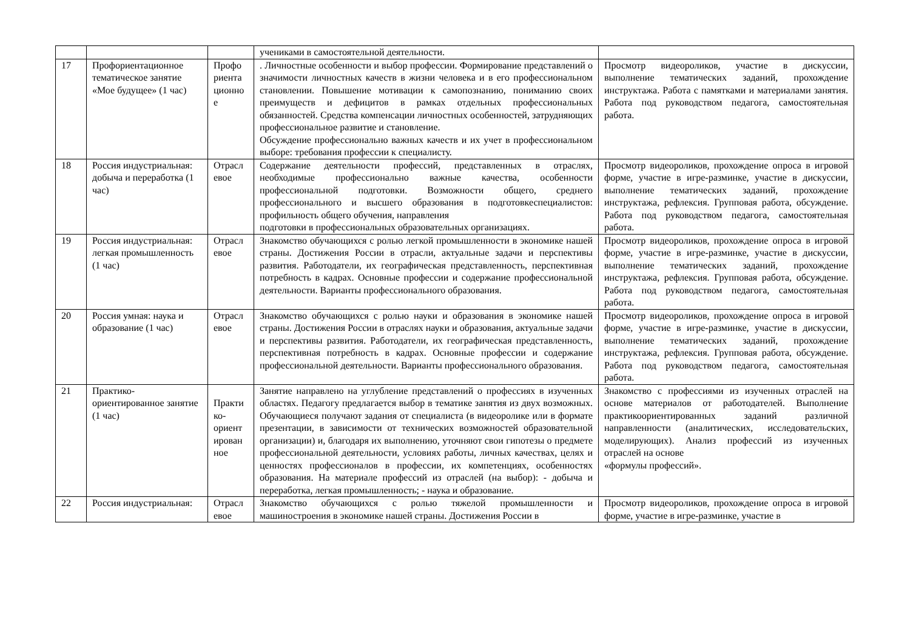| | | | учениками в самостоятельной деятельности. | |
| 17 | Профориентационное тематическое занятие «Мое будущее» (1 час) | Профо риента ционно е | . Личностные особенности и выбор профессии. Формирование представлений о значимости личностных качеств в жизни человека и в его профессиональном становлении. Повышение мотивации к самопознанию, пониманию своих преимуществ и дефицитов в рамках отдельных профессиональных обязанностей. Средства компенсации личностных особенностей, затрудняющих профессиональное развитие и становление. Обсуждение профессионально важных качеств и их учет в профессиональном выборе: требования профессии к специалисту. | Просмотр видеороликов, участие в дискуссии, выполнение тематических заданий, прохождение инструктажа. Работа с памятками и материалами занятия. Работа под руководством педагога, самостоятельная работа. |
| 18 | Россия индустриальная: добыча и переработка (1 час) | Отрасл евое | Содержание деятельности профессий, представленных в отраслях, необходимые профессионально важные качества, особенности профессиональной подготовки. Возможности общего, среднего профессионального и высшего образования в подготовкеспециалистов: профильность общего обучения, направления подготовки в профессиональных образовательных организациях. | Просмотр видеороликов, прохождение опроса в игровой форме, участие в игре-разминке, участие в дискуссии, выполнение тематических заданий, прохождение инструктажа, рефлексия. Групповая работа, обсуждение. Работа под руководством педагога, самостоятельная работа. |
| 19 | Россия индустриальная: легкая промышленность (1 час) | Отрасл евое | Знакомство обучающихся с ролью легкой промышленности в экономике нашей страны. Достижения России в отрасли, актуальные задачи и перспективы развития. Работодатели, их географическая представленность, перспективная потребность в кадрах. Основные профессии и содержание профессиональной деятельности. Варианты профессионального образования. | Просмотр видеороликов, прохождение опроса в игровой форме, участие в игре-разминке, участие в дискуссии, выполнение тематических заданий, прохождение инструктажа, рефлексия. Групповая работа, обсуждение. Работа под руководством педагога, самостоятельная работа. |
| 20 | Россия умная: наука и образование (1 час) | Отрасл евое | Знакомство обучающихся с ролью науки и образования в экономике нашей страны. Достижения России в отраслях науки и образования, актуальные задачи и перспективы развития. Работодатели, их географическая представленность, перспективная потребность в кадрах. Основные профессии и содержание профессиональной деятельности. Варианты профессионального образования. | Просмотр видеороликов, прохождение опроса в игровой форме, участие в игре-разминке, участие в дискуссии, выполнение тематических заданий, прохождение инструктажа, рефлексия. Групповая работа, обсуждение. Работа под руководством педагога, самостоятельная работа. |
| 21 | Практико-ориентированное занятие (1 час) | Практи ко-ориент ирован ное | Занятие направлено на углубление представлений о профессиях в изученных областях. Педагогу предлагается выбор в тематике занятия из двух возможных. Обучающиеся получают задания от специалиста (в видеоролике или в формате презентации, в зависимости от технических возможностей образовательной организации) и, благодаря их выполнению, уточняют свои гипотезы о предмете профессиональной деятельности, условиях работы, личных качествах, целях и ценностях профессионалов в профессии, их компетенциях, особенностях образования. На материале профессий из отраслей (на выбор): - добыча и переработка, легкая промышленность; - наука и образование. | Знакомство с профессиями из изученных отраслей на основе материалов от работодателей. Выполнение практикоориентированных заданий различной направленности (аналитических, исследовательских, моделирующих). Анализ профессий из изученных отраслей на основе «формулы профессий». |
| 22 | Россия индустриальная: | Отрасл евое | Знакомство обучающихся с ролью тяжелой промышленности и машиностроения в экономике нашей страны. Достижения России в | Просмотр видеороликов, прохождение опроса в игровой форме, участие в игре-разминке, участие в |